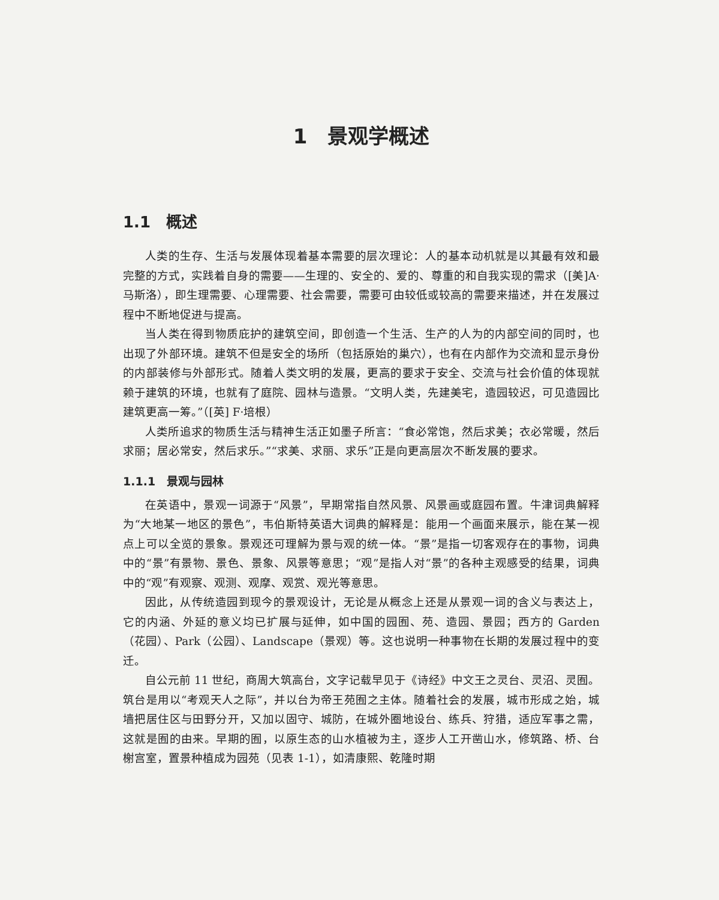1　景观学概述
1.1　概述
人类的生存、生活与发展体现着基本需要的层次理论：人的基本动机就是以其最有效和最完整的方式，实践着自身的需要——生理的、安全的、爱的、尊重的和自我实现的需求（[美]A·马斯洛），即生理需要、心理需要、社会需要，需要可由较低或较高的需要来描述，并在发展过程中不断地促进与提高。
当人类在得到物质庇护的建筑空间，即创造一个生活、生产的人为的内部空间的同时，也出现了外部环境。建筑不但是安全的场所（包括原始的巢穴），也有在内部作为交流和显示身份的内部装修与外部形式。随着人类文明的发展，更高的要求于安全、交流与社会价值的体现就赖于建筑的环境，也就有了庭院、园林与造景。“文明人类，先建美宅，造园较迟，可见造园比建筑更高一筹。”（[英] F·培根）
人类所追求的物质生活与精神生活正如墨子所言：“食必常饱，然后求美；衣必常暖，然后求丽；居必常安，然后求乐。”“求美、求丽、求乐”正是向更高层次不断发展的要求。
1.1.1　景观与园林
在英语中，景观一词源于“风景”，早期常指自然风景、风景画或庭园布置。牛津词典解释为“大地某一地区的景色”，韦伯斯特英语大词典的解释是：能用一个画面来展示，能在某一视点上可以全览的景象。景观还可理解为景与观的统一体。“景”是指一切客观存在的事物，词典中的“景”有景物、景色、景象、风景等意思；“观”是指人对“景”的各种主观感受的结果，词典中的“观”有观察、观测、观摩、观赏、观光等意思。
因此，从传统造园到现今的景观设计，无论是从概念上还是从景观一词的含义与表达上，它的内涵、外延的意义均已扩展与延伸，如中国的园囿、苑、造园、景园；西方的 Garden（花园）、Park（公园）、Landscape（景观）等。这也说明一种事物在长期的发展过程中的变迁。
自公元前 11 世纪，商周大筑高台，文字记载早见于《诗经》中文王之灵台、灵沼、灵囿。筑台是用以“考观天人之际”，并以台为帝王苑囿之主体。随着社会的发展，城市形成之始，城墙把居住区与田野分开，又加以固守、城防，在城外圈地设台、练兵、狩猎，适应军事之需，这就是囿的由来。早期的囿，以原生态的山水植被为主，逐步人工开凿山水，修筑路、桥、台榭宫室，置景种植成为园苑（见表 1-1），如清康熙、乾隆时期